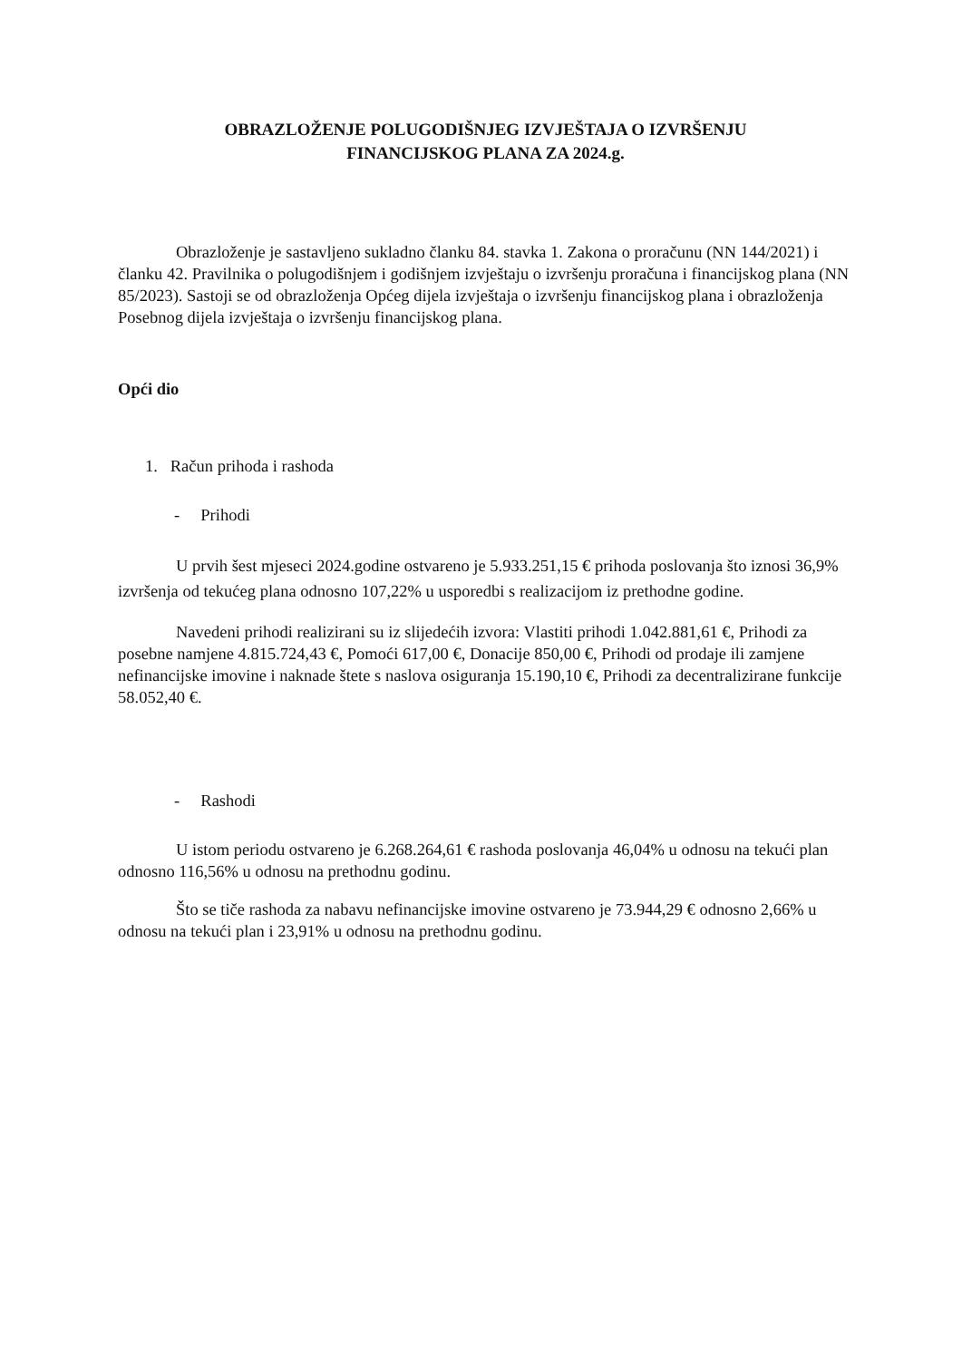OBRAZLOŽENJE POLUGODIŠNJEG IZVJEŠTAJA O IZVRŠENJU
FINANCIJSKOG PLANA ZA 2024.g.
Obrazloženje je sastavljeno sukladno članku 84. stavka 1. Zakona o proračunu (NN 144/2021) i članku 42. Pravilnika o polugodišnjem i godišnjem izvještaju o izvršenju proračuna i financijskog plana (NN 85/2023). Sastoji se od obrazloženja Općeg dijela izvještaja o izvršenju financijskog plana i obrazloženja Posebnog dijela izvještaja o izvršenju financijskog plana.
Opći dio
1. Račun prihoda i rashoda
- Prihodi
U prvih šest mjeseci 2024.godine ostvareno je 5.933.251,15 € prihoda poslovanja što iznosi 36,9% izvršenja od tekućeg plana odnosno 107,22% u usporedbi s realizacijom iz prethodne godine.
Navedeni prihodi realizirani su iz slijedećih izvora: Vlastiti prihodi 1.042.881,61 €, Prihodi za posebne namjene 4.815.724,43 €, Pomoći 617,00 €, Donacije 850,00 €, Prihodi od prodaje ili zamjene nefinancijske imovine i naknade štete s naslova osiguranja 15.190,10 €, Prihodi za decentralizirane funkcije 58.052,40 €.
- Rashodi
U istom periodu ostvareno je 6.268.264,61 € rashoda poslovanja 46,04% u odnosu na tekući plan odnosno 116,56% u odnosu na prethodnu godinu.
Što se tiče rashoda za nabavu nefinancijske imovine ostvareno je 73.944,29 € odnosno 2,66% u odnosu na tekući plan i 23,91% u odnosu na prethodnu godinu.